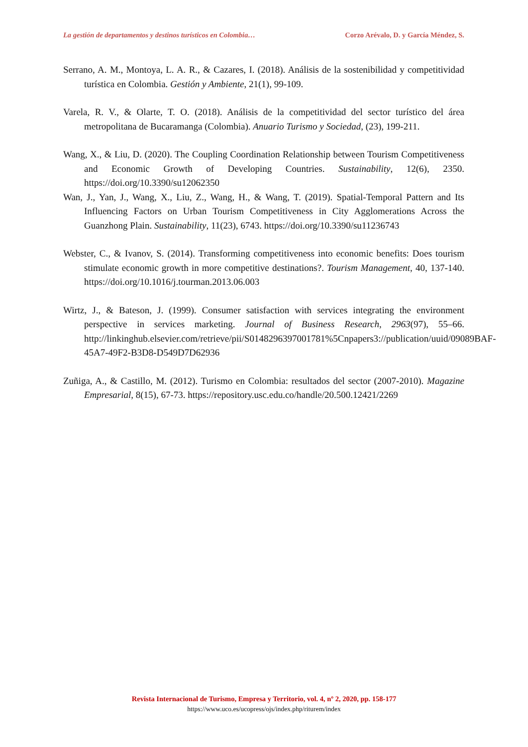La gestión de departamentos y destinos turísticos en Colombia… Corzo Arévalo, D. y García Méndez, S.
Serrano, A. M., Montoya, L. A. R., & Cazares, I. (2018). Análisis de la sostenibilidad y competitividad turística en Colombia. Gestión y Ambiente, 21(1), 99-109.
Varela, R. V., & Olarte, T. O. (2018). Análisis de la competitividad del sector turístico del área metropolitana de Bucaramanga (Colombia). Anuario Turismo y Sociedad, (23), 199-211.
Wang, X., & Liu, D. (2020). The Coupling Coordination Relationship between Tourism Competitiveness and Economic Growth of Developing Countries. Sustainability, 12(6), 2350. https://doi.org/10.3390/su12062350
Wan, J., Yan, J., Wang, X., Liu, Z., Wang, H., & Wang, T. (2019). Spatial-Temporal Pattern and Its Influencing Factors on Urban Tourism Competitiveness in City Agglomerations Across the Guanzhong Plain. Sustainability, 11(23), 6743. https://doi.org/10.3390/su11236743
Webster, C., & Ivanov, S. (2014). Transforming competitiveness into economic benefits: Does tourism stimulate economic growth in more competitive destinations?. Tourism Management, 40, 137-140. https://doi.org/10.1016/j.tourman.2013.06.003
Wirtz, J., & Bateson, J. (1999). Consumer satisfaction with services integrating the environment perspective in services marketing. Journal of Business Research, 2963(97), 55–66. http://linkinghub.elsevier.com/retrieve/pii/S0148296397001781%5Cnpapers3://publication/uuid/09089BAF-45A7-49F2-B3D8-D549D7D62936
Zuñiga, A., & Castillo, M. (2012). Turismo en Colombia: resultados del sector (2007-2010). Magazine Empresarial, 8(15), 67-73. https://repository.usc.edu.co/handle/20.500.12421/2269
Revista Internacional de Turismo, Empresa y Territorio, vol. 4, nº 2, 2020, pp. 158-177
https://www.uco.es/ucopress/ojs/index.php/riturem/index